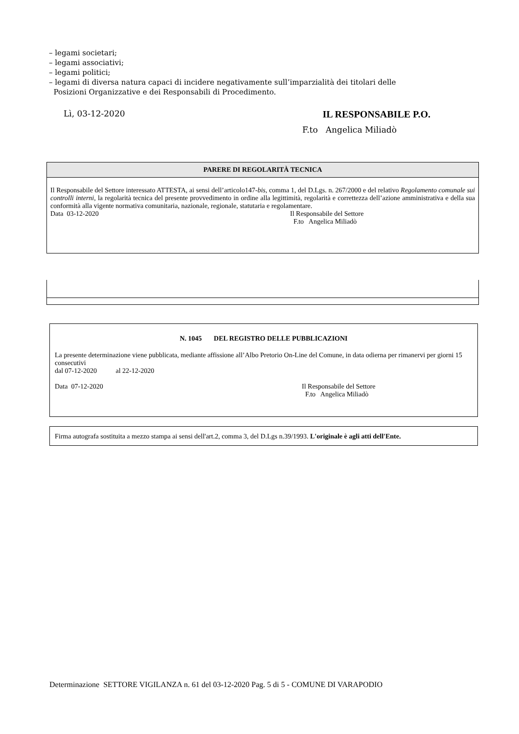– legami societari;
– legami associativi;
– legami politici;
– legami di diversa natura capaci di incidere negativamente sull’imparzialità dei titolari delle
Posizioni Organizzative e dei Responsabili di Procedimento.
Lì, 03-12-2020 IL RESPONSABILE P.O.
F.to Angelica Miliadò
PARERE DI REGOLARITÀ TECNICA
Il Responsabile del Settore interessato ATTESTA, ai sensi dell’articolo147-bis, comma 1, del D.Lgs. n. 267/2000 e del relativo Regolamento comunale sui controlli interni, la regolarità tecnica del presente provvedimento in ordine alla legittimità, regolarità e correttezza dell’azione amministrativa e della sua conformità alla vigente normativa comunitaria, nazionale, regionale, statutaria e regolamentare.
Data 03-12-2020 Il Responsabile del Settore
F.to Angelica Miliadò
N. 1045 DEL REGISTRO DELLE PUBBLICAZIONI
La presente determinazione viene pubblicata, mediante affissione all’Albo Pretorio On-Line del Comune, in data odierna per rimanervi per giorni 15 consecutivi
dal 07-12-2020 al 22-12-2020
Data 07-12-2020 Il Responsabile del Settore
F.to Angelica Miliadò
Firma autografa sostituita a mezzo stampa ai sensi dell'art.2, comma 3, del D.Lgs n.39/1993. L'originale è agli atti dell'Ente.
Determinazione SETTORE VIGILANZA n. 61 del 03-12-2020 Pag. 5 di 5 - COMUNE DI VARAPODIO